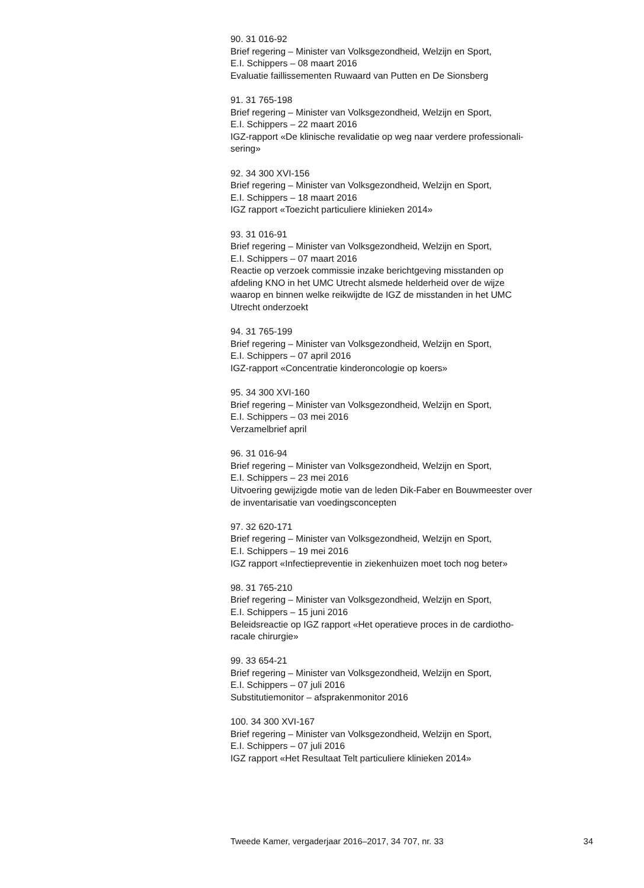90. 31 016-92
Brief regering – Minister van Volksgezondheid, Welzijn en Sport,
E.I. Schippers – 08 maart 2016
Evaluatie faillissementen Ruwaard van Putten en De Sionsberg
91. 31 765-198
Brief regering – Minister van Volksgezondheid, Welzijn en Sport,
E.I. Schippers – 22 maart 2016
IGZ-rapport «De klinische revalidatie op weg naar verdere professionali-
sering»
92. 34 300 XVI-156
Brief regering – Minister van Volksgezondheid, Welzijn en Sport,
E.I. Schippers – 18 maart 2016
IGZ rapport «Toezicht particuliere klinieken 2014»
93. 31 016-91
Brief regering – Minister van Volksgezondheid, Welzijn en Sport,
E.I. Schippers – 07 maart 2016
Reactie op verzoek commissie inzake berichtgeving misstanden op
afdeling KNO in het UMC Utrecht alsmede helderheid over de wijze
waarop en binnen welke reikwijdte de IGZ de misstanden in het UMC
Utrecht onderzoekt
94. 31 765-199
Brief regering – Minister van Volksgezondheid, Welzijn en Sport,
E.I. Schippers – 07 april 2016
IGZ-rapport «Concentratie kinderoncologie op koers»
95. 34 300 XVI-160
Brief regering – Minister van Volksgezondheid, Welzijn en Sport,
E.I. Schippers – 03 mei 2016
Verzamelbrief april
96. 31 016-94
Brief regering – Minister van Volksgezondheid, Welzijn en Sport,
E.I. Schippers – 23 mei 2016
Uitvoering gewijzigde motie van de leden Dik-Faber en Bouwmeester over
de inventarisatie van voedingsconcepten
97. 32 620-171
Brief regering – Minister van Volksgezondheid, Welzijn en Sport,
E.I. Schippers – 19 mei 2016
IGZ rapport «Infectiepreventie in ziekenhuizen moet toch nog beter»
98. 31 765-210
Brief regering – Minister van Volksgezondheid, Welzijn en Sport,
E.I. Schippers – 15 juni 2016
Beleidsreactie op IGZ rapport «Het operatieve proces in de cardiotho-
racale chirurgie»
99. 33 654-21
Brief regering – Minister van Volksgezondheid, Welzijn en Sport,
E.I. Schippers – 07 juli 2016
Substitutiemonitor – afsprakenmonitor 2016
100. 34 300 XVI-167
Brief regering – Minister van Volksgezondheid, Welzijn en Sport,
E.I. Schippers – 07 juli 2016
IGZ rapport «Het Resultaat Telt particuliere klinieken 2014»
Tweede Kamer, vergaderjaar 2016–2017, 34 707, nr. 33 34